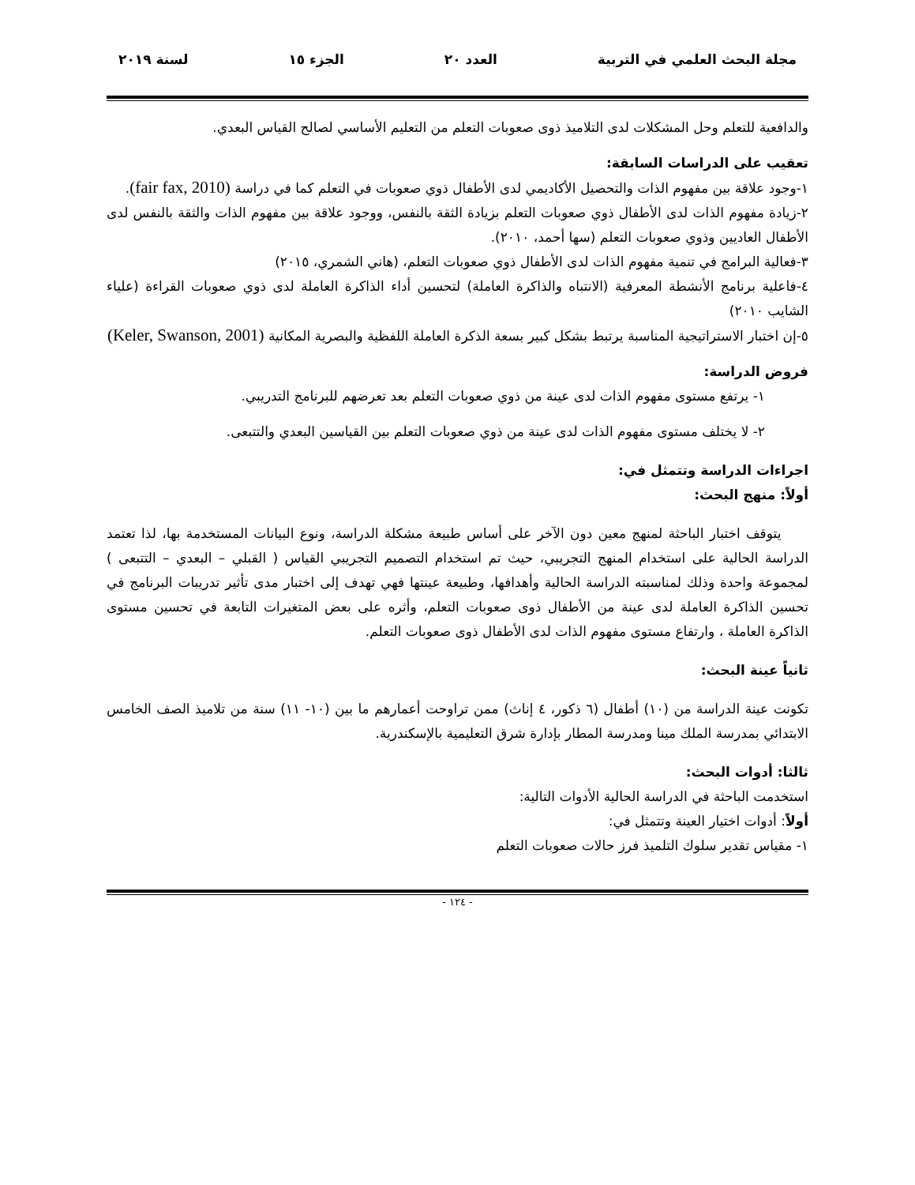مجلة البحث العلمي في التربية العدد ٢٠ الجزء ١٥ لسنة ٢٠١٩
والدافعية للتعلم وحل المشكلات لدى التلاميذ ذوى صعوبات التعلم من التعليم الأساسي لصالح القياس البعدي.
تعقيب على الدراسات السابقة:
١-وجود علاقة بين مفهوم الذات والتحصيل الأكاديمي لدى الأطفال ذوي صعوبات في التعلم كما في دراسة (fair fax, 2010).
٢-زيادة مفهوم الذات لدى الأطفال ذوي صعوبات التعلم بزيادة الثقة بالنفس، ووجود علاقة بين مفهوم الذات والثقة بالنفس لدى الأطفال العاديين وذوي صعوبات التعلم (سها أحمد، ٢٠١٠).
٣-فعالية البرامج في تنمية مفهوم الذات لدى الأطفال ذوي صعوبات التعلم، (هاني الشمري، ٢٠١٥)
٤-فاعلية برنامج الأنشطة المعرفية (الانتباه والذاكرة العاملة) لتحسين أداء الذاكرة العاملة لدى ذوي صعوبات القراءة (علياء الشايب ٢٠١٠)
٥-إن اختبار الاستراتيجية المناسبة يرتبط بشكل كبير بسعة الذكرة العاملة اللفظية والبصرية المكانية (Keler, Swanson, 2001)
فروض الدراسة:
١- يرتفع مستوى مفهوم الذات لدى عينة من ذوي صعوبات التعلم بعد تعرضهم للبرنامج التدريبي.
٢- لا يختلف مستوى مفهوم الذات لدى عينة من ذوي صعوبات التعلم بين القياسين البعدي والتتبعى.
اجراءات الدراسة وتتمثل في:
أولاً: منهج البحث:
يتوقف اختبار الباحثة لمنهج معين دون الآخر على أساس طبيعة مشكلة الدراسة، ونوع البيانات المستخدمة بها، لذا تعتمد الدراسة الحالية على استخدام المنهج التجريبي، حيث تم استخدام التصميم التجريبي القياس ( القبلي – البعدي – التتبعى ) لمجموعة واحدة وذلك لمناسبته الدراسة الحالية وأهدافها، وطبيعة عينتها فهي تهدف إلى اختبار مدى تأثير تدريبات البرنامج في تحسين الذاكرة العاملة لدى عينة من الأطفال ذوى صعوبات التعلم، وأثره على بعض المتغيرات التابعة في تحسين مستوى الذاكرة العاملة ، وارتفاع مستوى مفهوم الذات لدى الأطفال ذوى صعوبات التعلم.
ثانياً عينة البحث:
تكونت عينة الدراسة من (١٠) أطفال (٦ ذكور، ٤ إناث) ممن تراوحت أعمارهم ما بين (١٠- ١١) سنة من تلاميذ الصف الخامس الابتدائي بمدرسة الملك مينا ومدرسة المطار بإدارة شرق التعليمية بالإسكندرية.
ثالثا: أدوات البحث:
استخدمت الباحثة في الدراسة الحالية الأدوات التالية:
أولاً: أدوات اختيار العينة وتتمثل في:
١- مقياس تقدير سلوك التلميذ فرز حالات صعوبات التعلم
- ١٢٤ -